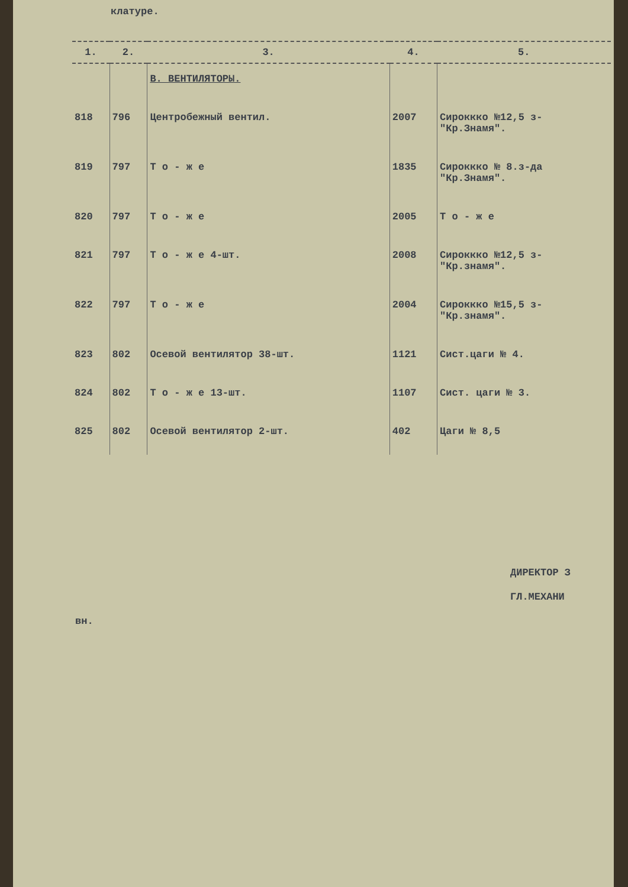клатуре.
| 1. | 2. | 3. | 4. | 5. |
| --- | --- | --- | --- | --- |
| | | В. ВЕНТИЛЯТОРЫ. | | |
| 818 | 796 | Центробежный вентил. | 2007 | Сироккко №12,5 з- "Кр.Знамя". |
| 819 | 797 | Т о - ж е | 1835 | Сироккко № 8.з-да "Кр.Знамя". |
| 820 | 797 | Т о - ж е | 2005 | Т о - ж е |
| 821 | 797 | Т о - ж е 4-шт. | 2008 | Сироккко №12,5 з- "Кр.знамя". |
| 822 | 797 | Т о - ж е | 2004 | Сироккко №15,5 з- "Кр.знамя". |
| 823 | 802 | Осевой вентилятор 38-шт. | 1121 | Сист.цаги № 4. |
| 824 | 802 | Т о - ж е 13-шт. | 1107 | Сист. цаги № 3. |
| 825 | 802 | Осевой вентилятор 2-шт. | 402 | Цаги № 8,5 |
ДИРЕКТОР З
ГЛ.МЕХАНИ
вн.